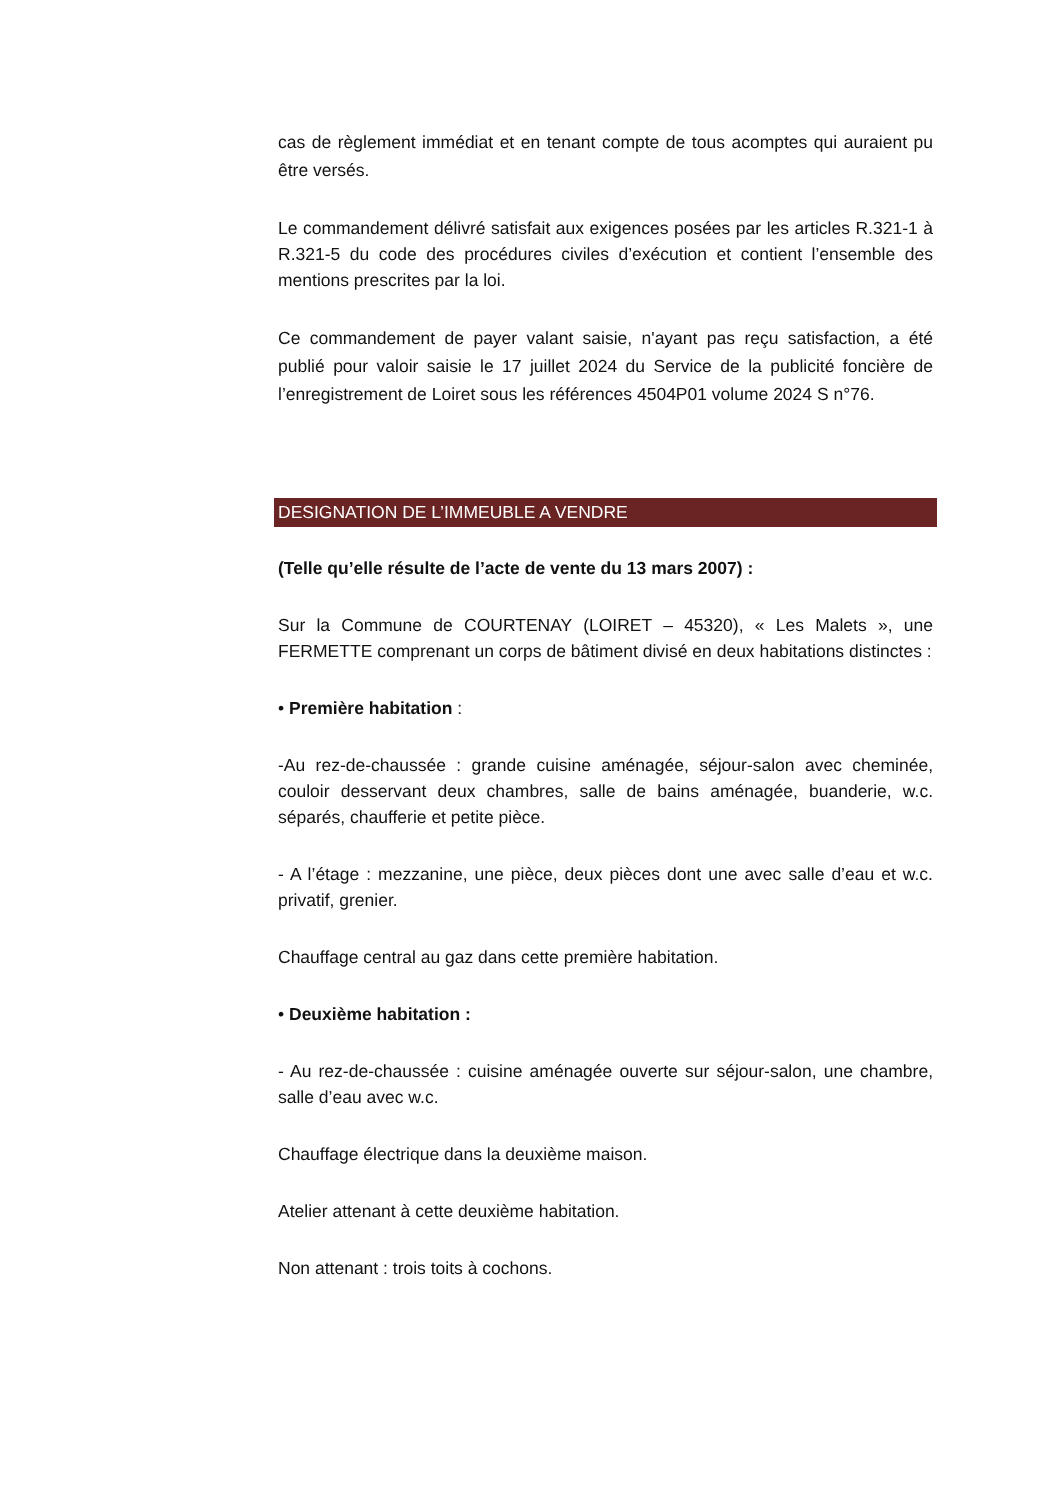cas de règlement immédiat et en tenant compte de tous acomptes qui auraient pu être versés.
Le commandement délivré satisfait aux exigences posées par les articles R.321-1 à R.321-5 du code des procédures civiles d’exécution et contient l’ensemble des mentions prescrites par la loi.
Ce commandement de payer valant saisie, n'ayant pas reçu satisfaction, a été publié pour valoir saisie le 17 juillet 2024 du Service de la publicité foncière de l’enregistrement de Loiret sous les références 4504P01 volume 2024 S n°76.
DESIGNATION DE L’IMMEUBLE A VENDRE
(Telle qu’elle résulte de l’acte de vente du 13 mars 2007) :
Sur la Commune de COURTENAY (LOIRET – 45320), « Les Malets », une FERMETTE comprenant un corps de bâtiment divisé en deux habitations distinctes :
• Première habitation :
-Au rez-de-chaussée : grande cuisine aménagée, séjour-salon avec cheminée, couloir desservant deux chambres, salle de bains aménagée, buanderie, w.c. séparés, chaufferie et petite pièce.
- A l’étage : mezzanine, une pièce, deux pièces dont une avec salle d’eau et w.c. privatif, grenier.
Chauffage central au gaz dans cette première habitation.
• Deuxième habitation :
- Au rez-de-chaussée : cuisine aménagée ouverte sur séjour-salon, une chambre, salle d’eau avec w.c.
Chauffage électrique dans la deuxième maison.
Atelier attenant à cette deuxième habitation.
Non attenant : trois toits à cochons.